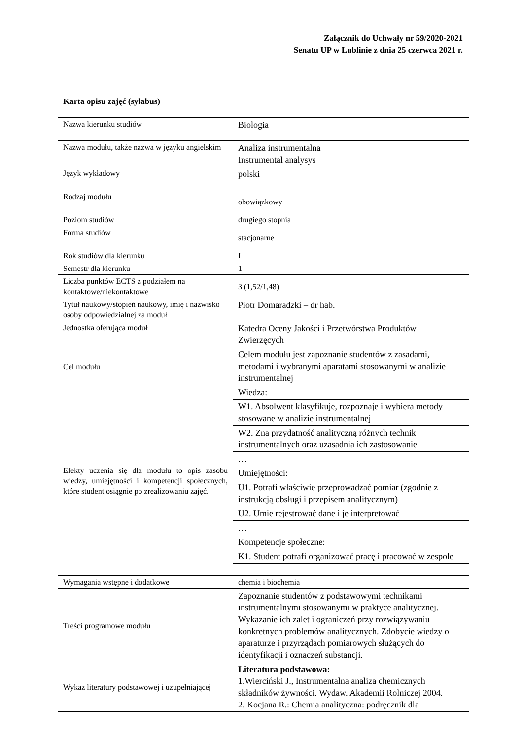Załącznik do Uchwały nr 59/2020-2021
Senatu UP w Lublinie z dnia 25 czerwca 2021 r.
Karta opisu zajęć (sylabus)
| Nazwa kierunku studiów | Biologia |
| Nazwa modułu, także nazwa w języku angielskim | Analiza instrumentalna Instrumental analysys |
| Język wykładowy | polski |
| Rodzaj modułu | obowiązkowy |
| Poziom studiów | drugiego stopnia |
| Forma studiów | stacjonarne |
| Rok studiów dla kierunku | I |
| Semestr dla kierunku | 1 |
| Liczba punktów ECTS z podziałem na kontaktowe/niekontaktowe | 3 (1,52/1,48) |
| Tytuł naukowy/stopień naukowy, imię i nazwisko osoby odpowiedzialnej za moduł | Piotr Domaradzki – dr hab. |
| Jednostka oferująca moduł | Katedra Oceny Jakości i Przetwórstwa Produktów Zwierzęcych |
| Cel modułu | Celem modułu jest zapoznanie studentów z zasadami, metodami i wybranymi aparatami stosowanymi w analizie instrumentalnej |
| Efekty uczenia się dla modułu to opis zasobu wiedzy, umiejętności i kompetencji społecznych, które student osiągnie po zrealizowaniu zajęć. | Wiedza: |
| | W1. Absolwent klasyfikuje, rozpoznaje i wybiera metody stosowane w analizie instrumentalnej |
| | W2. Zna przydatność analityczną różnych technik instrumentalnych oraz uzasadnia ich zastosowanie |
| | … |
| | Umiejętności: |
| | U1. Potrafi właściwie przeprowadzać pomiar (zgodnie z instrukcją obsługi i przepisem analitycznym) |
| | U2. Umie rejestrować dane i je interpretować |
| | … |
| | Kompetencje społeczne: |
| | K1. Student potrafi organizować pracę i pracować w zespole |
| Wymagania wstępne i dodatkowe | chemia i biochemia |
| Treści programowe modułu | Zapoznanie studentów z podstawowymi technikami instrumentalnymi stosowanymi w praktyce analitycznej. Wykazanie ich zalet i ograniczeń przy rozwiązywaniu konkretnych problemów analitycznych. Zdobycie wiedzy o aparaturze i przyrządach pomiarowych służących do identyfikacji i oznaczeń substancji. |
| Wykaz literatury podstawowej i uzupełniającej | Literatura podstawowa: 1.Wierciński J., Instrumentalna analiza chemicznych składników żywności. Wydaw. Akademii Rolniczej 2004. 2. Kocjana R.: Chemia analityczna: podręcznik dla |